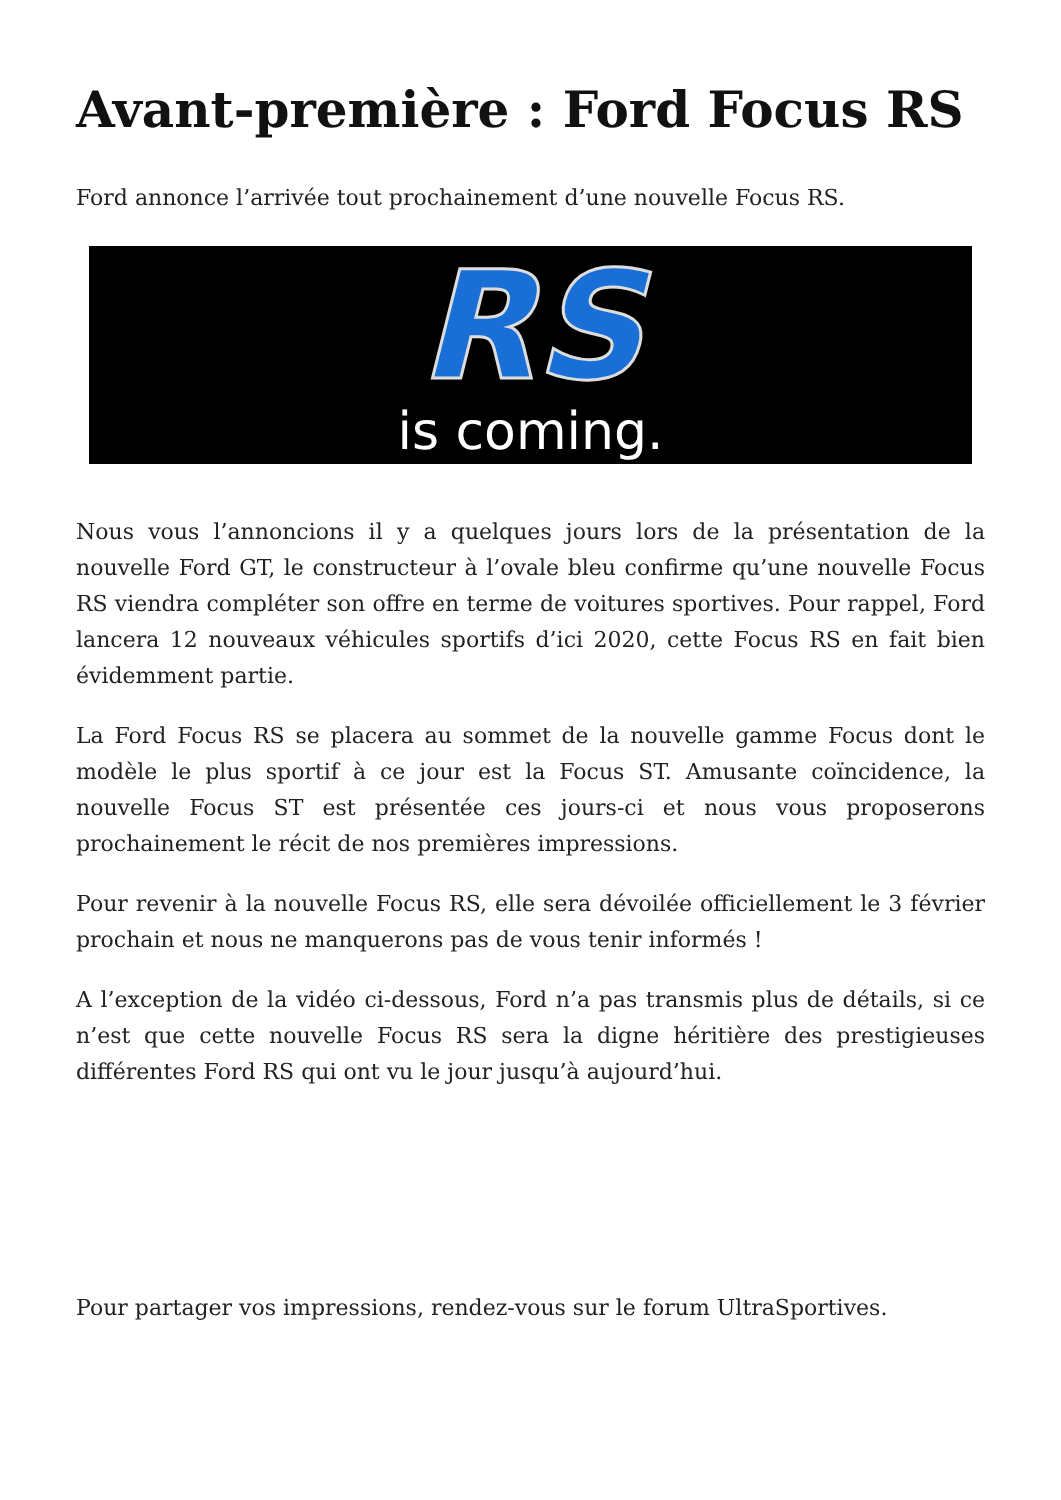Avant-première : Ford Focus RS
Ford annonce l’arrivée tout prochainement d’une nouvelle Focus RS.
RS
is coming.
Nous vous l’annoncions il y a quelques jours lors de la présentation de la nouvelle Ford GT, le constructeur à l’ovale bleu confirme qu’une nouvelle Focus RS viendra compléter son offre en terme de voitures sportives. Pour rappel, Ford lancera 12 nouveaux véhicules sportifs d’ici 2020, cette Focus RS en fait bien évidemment partie.
La Ford Focus RS se placera au sommet de la nouvelle gamme Focus dont le modèle le plus sportif à ce jour est la Focus ST. Amusante coïncidence, la nouvelle Focus ST est présentée ces jours-ci et nous vous proposerons prochainement le récit de nos premières impressions.
Pour revenir à la nouvelle Focus RS, elle sera dévoilée officiellement le 3 février prochain et nous ne manquerons pas de vous tenir informés !
A l’exception de la vidéo ci-dessous, Ford n’a pas transmis plus de détails, si ce n’est que cette nouvelle Focus RS sera la digne héritière des prestigieuses différentes Ford RS qui ont vu le jour jusqu’à aujourd’hui.
Pour partager vos impressions, rendez-vous sur le forum UltraSportives.